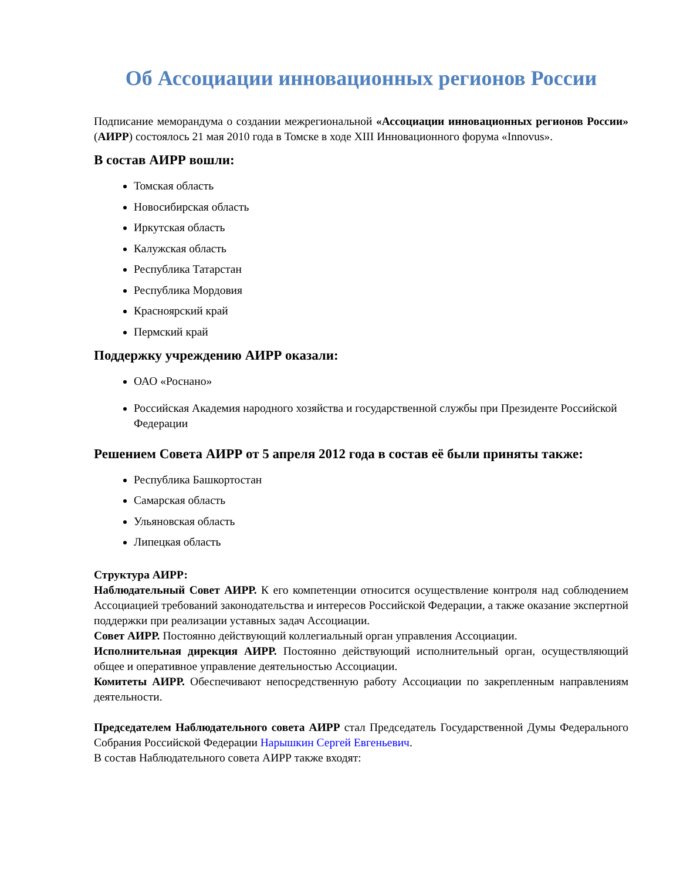Об Ассоциации инновационных регионов России
Подписание меморандума о создании межрегиональной «Ассоциации инновационных регионов России» (АИРР) состоялось 21 мая 2010 года в Томске в ходе XIII Инновационного форума «Innovus».
В состав АИРР вошли:
Томская область
Новосибирская область
Иркутская область
Калужская область
Республика Татарстан
Республика Мордовия
Красноярский край
Пермский край
Поддержку учреждению АИРР оказали:
ОАО «Роснано»
Российская Академия народного хозяйства и государственной службы при Президенте Российской Федерации
Решением Совета АИРР от 5 апреля 2012 года в состав её были приняты также:
Республика Башкортостан
Самарская область
Ульяновская область
Липецкая область
Структура АИРР:
Наблюдательный Совет АИРР. К его компетенции относится осуществление контроля над соблюдением Ассоциацией требований законодательства и интересов Российской Федерации, а также оказание экспертной поддержки при реализации уставных задач Ассоциации.
Совет АИРР. Постоянно действующий коллегиальный орган управления Ассоциации.
Исполнительная дирекция АИРР. Постоянно действующий исполнительный орган, осуществляющий общее и оперативное управление деятельностью Ассоциации.
Комитеты АИРР. Обеспечивают непосредственную работу Ассоциации по закрепленным направлениям деятельности.
Председателем Наблюдательного совета АИРР стал Председатель Государственной Думы Федерального Собрания Российской Федерации Нарышкин Сергей Евгеньевич.
В состав Наблюдательного совета АИРР также входят: